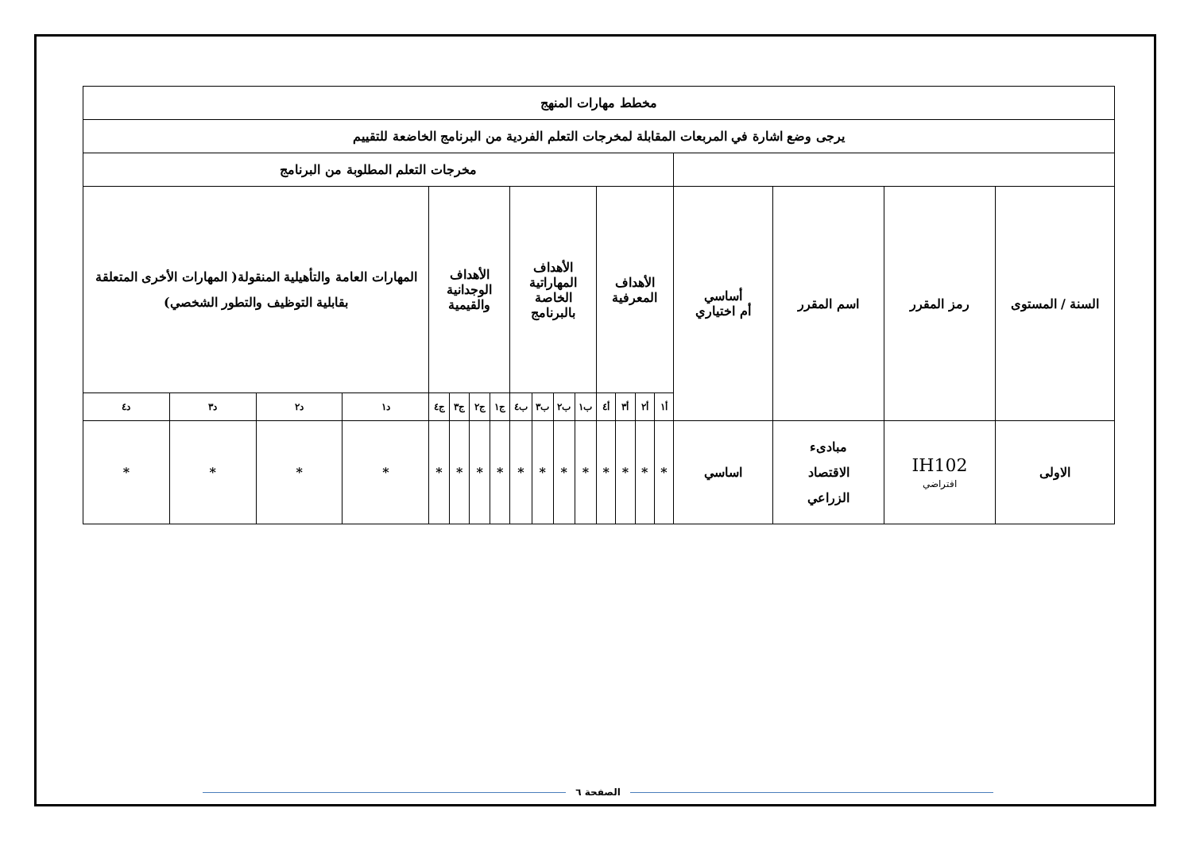| مخطط مهارات المنهج | | | | | | | | | | | | | | | | | | | |
| --- | --- | --- | --- | --- | --- | --- | --- | --- | --- | --- | --- | --- | --- | --- | --- | --- | --- | --- | --- |
| يرجى وضع اشارة في المربعات المقابلة لمخرجات التعلم الفردية من البرنامج الخاضعة للتقييم | | | | | | | | | | | | | | | | | | | |
| | | | | مخرجات التعلم المطلوبة من البرنامج | | | | | | | | | | | | | | | |
| السنة / المستوى | رمز المقرر | اسم المقرر | أساسي أم اختياري | الأهداف المعرفية | | | | الأهداف المهاراتية الخاصة بالبرنامج | | | | الأهداف الوجدانية والقيمية | | | | المهارات العامة والتأهيلية المنقولة( المهارات الأخرى المتعلقة بقابلية التوظيف والتطور الشخصي) | | | |
| | | | | أ١ | أ٢ | أ٣ | أ٤ | ب١ | ب٢ | ب٣ | ب٤ | ج١ | ج٢ | ج٣ | ج٤ | د١ | د٢ | د٣ | د٤ |
| الاولى | IH102 افتراضي | مبادىء الاقتصاد الزراعي | اساسي | * | * | * | * | * | * | * | * | * | * | * | * | * | * | * | * |
الصفحة ٦